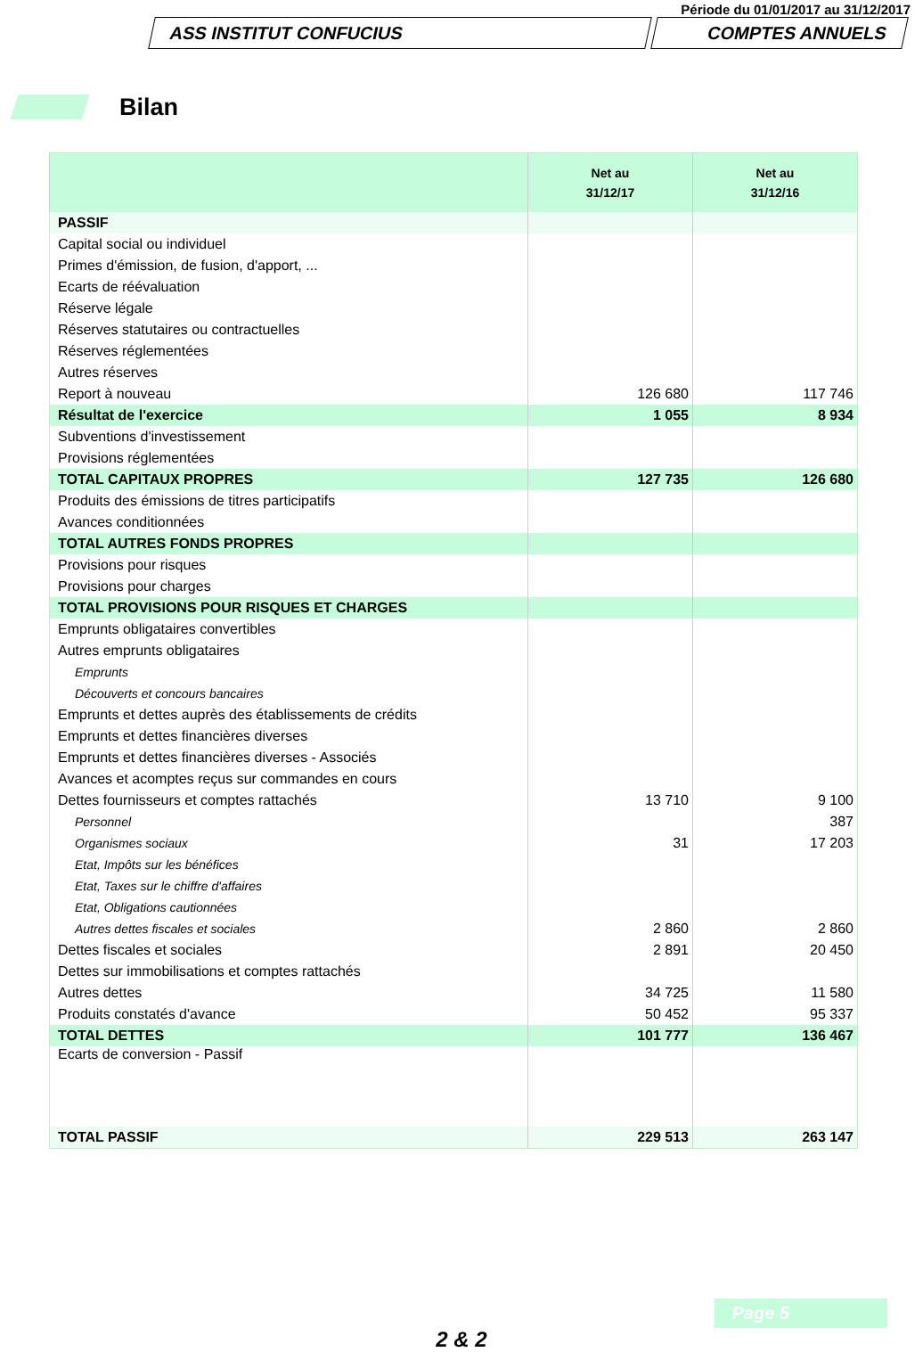Période du 01/01/2017 au 31/12/2017
ASS INSTITUT CONFUCIUS COMPTES ANNUELS
Bilan
| | Net au 31/12/17 | Net au 31/12/16 |
| --- | --- | --- |
| PASSIF | | |
| Capital social ou individuel | | |
| Primes d'émission, de fusion, d'apport, ... | | |
| Ecarts de réévaluation | | |
| Réserve légale | | |
| Réserves statutaires ou contractuelles | | |
| Réserves réglementées | | |
| Autres réserves | | |
| Report à nouveau | 126 680 | 117 746 |
| Résultat de l'exercice | 1 055 | 8 934 |
| Subventions d'investissement | | |
| Provisions réglementées | | |
| TOTAL CAPITAUX PROPRES | 127 735 | 126 680 |
| Produits des émissions de titres participatifs | | |
| Avances conditionnées | | |
| TOTAL AUTRES FONDS PROPRES | | |
| Provisions pour risques | | |
| Provisions pour charges | | |
| TOTAL PROVISIONS POUR RISQUES ET CHARGES | | |
| Emprunts obligataires convertibles | | |
| Autres emprunts obligataires | | |
| Emprunts | | |
| Découverts et concours bancaires | | |
| Emprunts et dettes auprès des établissements de crédits | | |
| Emprunts et dettes financières diverses | | |
| Emprunts et dettes financières diverses - Associés | | |
| Avances et acomptes reçus sur commandes en cours | | |
| Dettes fournisseurs et comptes rattachés | 13 710 | 9 100 |
| Personnel | | 387 |
| Organismes sociaux | 31 | 17 203 |
| Etat, Impôts sur les bénéfices | | |
| Etat, Taxes sur le chiffre d'affaires | | |
| Etat, Obligations cautionnées | | |
| Autres dettes fiscales et sociales | 2 860 | 2 860 |
| Dettes fiscales et sociales | 2 891 | 20 450 |
| Dettes sur immobilisations et comptes rattachés | | |
| Autres dettes | 34 725 | 11 580 |
| Produits constatés d'avance | 50 452 | 95 337 |
| TOTAL DETTES | 101 777 | 136 467 |
| Ecarts de conversion - Passif | | |
| TOTAL PASSIF | 229 513 | 263 147 |
2 & 2
Page 5